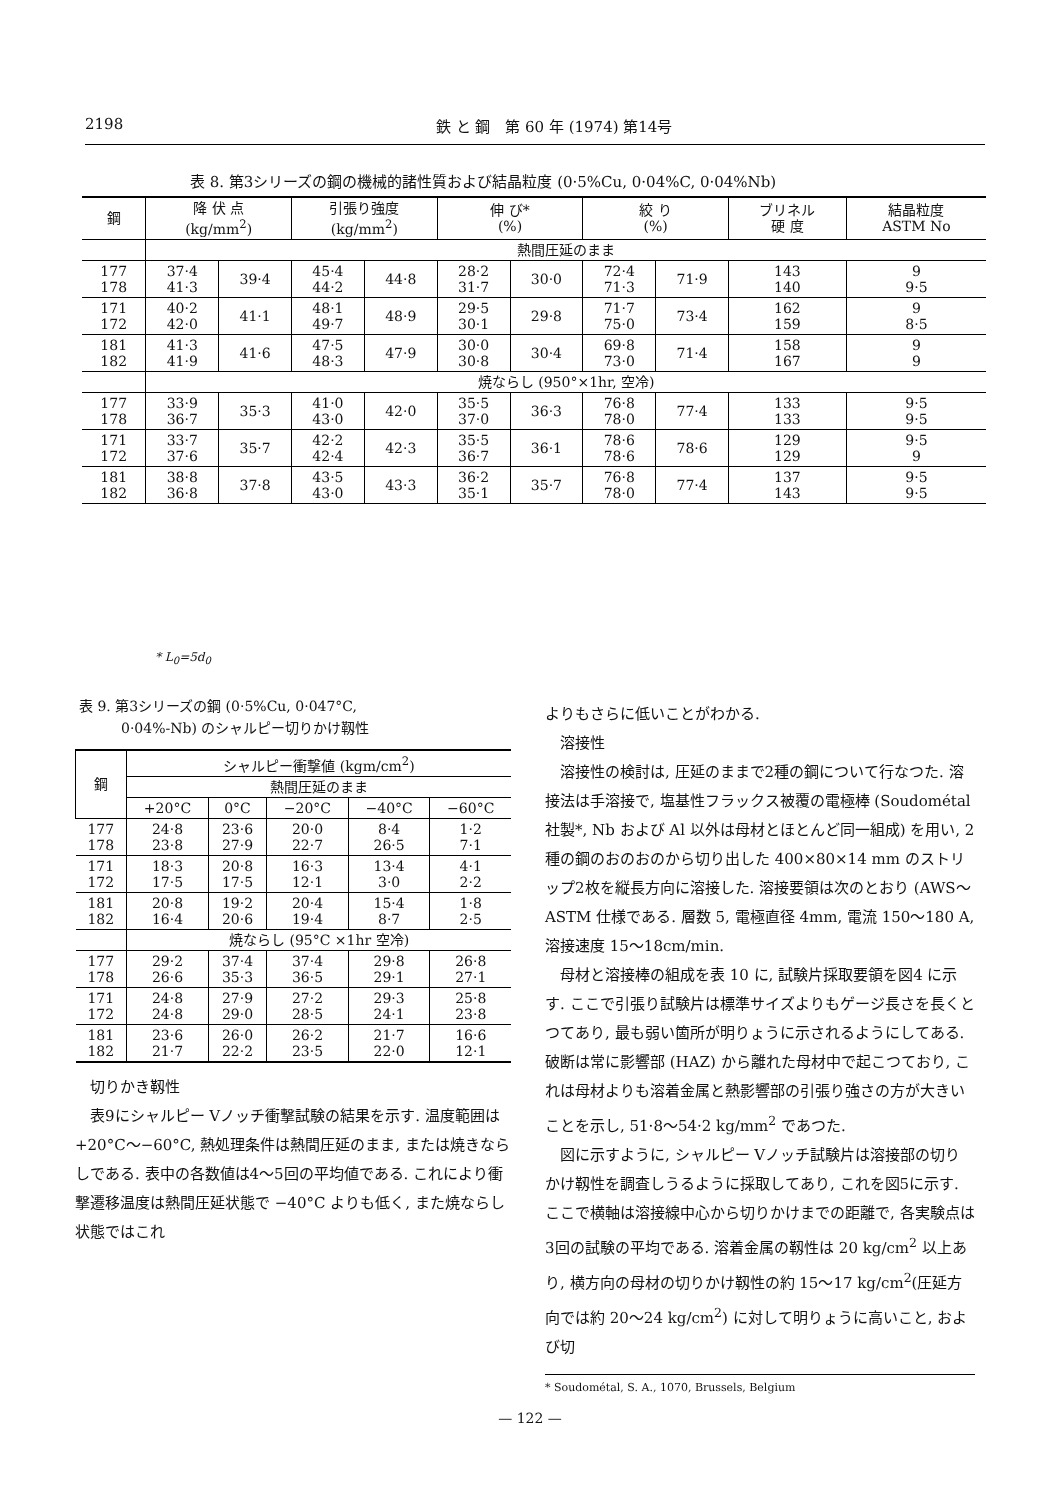2198 鉄 と 鋼　第 60 年 (1974) 第14号
表 8. 第3シリーズの鋼の機械的諸性質および結晶粒度 (0·5%Cu, 0·04%C, 0·04%Nb)
| 鋼 | 降 伏 点 (kg/mm<sup>2</sup>) | | 引張り強度 (kg/mm<sup>2</sup>) | | 伸 び* (%) | | 絞 り (%) | | ブリネル 硬 度 | 結晶粒度 ASTM No |
| --- | --- | --- | --- | --- | --- | --- | --- | --- | --- | --- |
| | 熱間圧延のまま | | | | | | | | | |
| 177 178 | 37·4 41·3 | 39·4 | 45·4 44·2 | 44·8 | 28·2 31·7 | 30·0 | 72·4 71·3 | 71·9 | 143 140 | 9 9·5 |
| 171 172 | 40·2 42·0 | 41·1 | 48·1 49·7 | 48·9 | 29·5 30·1 | 29·8 | 71·7 75·0 | 73·4 | 162 159 | 9 8·5 |
| 181 182 | 41·3 41·9 | 41·6 | 47·5 48·3 | 47·9 | 30·0 30·8 | 30·4 | 69·8 73·0 | 71·4 | 158 167 | 9 9 |
| | 焼ならし (950°×1hr, 空冷) | | | | | | | | | |
| 177 178 | 33·9 36·7 | 35·3 | 41·0 43·0 | 42·0 | 35·5 37·0 | 36·3 | 76·8 78·0 | 77·4 | 133 133 | 9·5 9·5 |
| 171 172 | 33·7 37·6 | 35·7 | 42·2 42·4 | 42·3 | 35·5 36·7 | 36·1 | 78·6 78·6 | 78·6 | 129 129 | 9·5 9 |
| 181 182 | 38·8 36·8 | 37·8 | 43·5 43·0 | 43·3 | 36·2 35·1 | 35·7 | 76·8 78·0 | 77·4 | 137 143 | 9·5 9·5 |
* L<sub>0</sub>=5d<sub>0</sub>
表 9. 第3シリーズの鋼 (0·5%Cu, 0·047°C,
　　　0·04%-Nb) のシャルピー切りかけ靱性
| 鋼 | シャルピー衝撃値 (kgm/cm<sup>2</sup>) | | | | |
| --- | --- | --- | --- | --- | --- |
| | 熱間圧延のまま | | | | |
| | +20°C | 0°C | −20°C | −40°C | −60°C |
| 177 178 | 24·8 23·8 | 23·6 27·9 | 20·0 22·7 | 8·4 26·5 | 1·2 7·1 |
| 171 172 | 18·3 17·5 | 20·8 17·5 | 16·3 12·1 | 13·4 3·0 | 4·1 2·2 |
| 181 182 | 20·8 16·4 | 19·2 20·6 | 20·4 19·4 | 15·4 8·7 | 1·8 2·5 |
| | 焼ならし (95°C ×1hr 空冷) | | | | |
| 177 178 | 29·2 26·6 | 37·4 35·3 | 37·4 36·5 | 29·8 29·1 | 26·8 27·1 |
| 171 172 | 24·8 24·8 | 27·9 29·0 | 27·2 28·5 | 29·3 24·1 | 25·8 23·8 |
| 181 182 | 23·6 21·7 | 26·0 22·2 | 26·2 23·5 | 21·7 22·0 | 16·6 12·1 |
切りかき靱性
表9にシャルピー Vノッチ衝撃試験の結果を示す. 温度範囲は +20°C〜−60°C, 熱処理条件は熱間圧延のまま, または焼きならしである. 表中の各数値は4〜5回の平均値である. これにより衝撃遷移温度は熱間圧延状態で −40°C よりも低く, また焼ならし状態ではこれ
よりもさらに低いことがわかる.
溶接性
溶接性の検討は, 圧延のままで2種の鋼について行なつた. 溶接法は手溶接で, 塩基性フラックス被覆の電極棒 (Soudométal 社製*, Nb および Al 以外は母材とほとんど同一組成) を用い, 2種の鋼のおのおのから切り出した 400×80×14 mm のストリップ2枚を縦長方向に溶接した. 溶接要領は次のとおり (AWS〜ASTM 仕様である. 層数 5, 電極直径 4mm, 電流 150〜180 A, 溶接速度 15〜18cm/min.
母材と溶接棒の組成を表 10 に, 試験片採取要領を図4 に示す. ここで引張り試験片は標準サイズよりもゲージ長さを長くとつてあり, 最も弱い箇所が明りょうに示されるようにしてある. 破断は常に影響部 (HAZ) から離れた母材中で起こつており, これは母材よりも溶着金属と熱影響部の引張り強さの方が大きいことを示し, 51·8〜54·2 kg/mm<sup>2</sup> であつた.
図に示すように, シャルピー Vノッチ試験片は溶接部の切りかけ靱性を調査しうるように採取してあり, これを図5に示す. ここで横軸は溶接線中心から切りかけまでの距離で, 各実験点は3回の試験の平均である. 溶着金属の靱性は 20 kg/cm<sup>2</sup> 以上あり, 横方向の母材の切りかけ靱性の約 15〜17 kg/cm<sup>2</sup>(圧延方向では約 20〜24 kg/cm<sup>2</sup>) に対して明りょうに高いこと, および切
* Soudométal, S. A., 1070, Brussels, Belgium
— 122 —